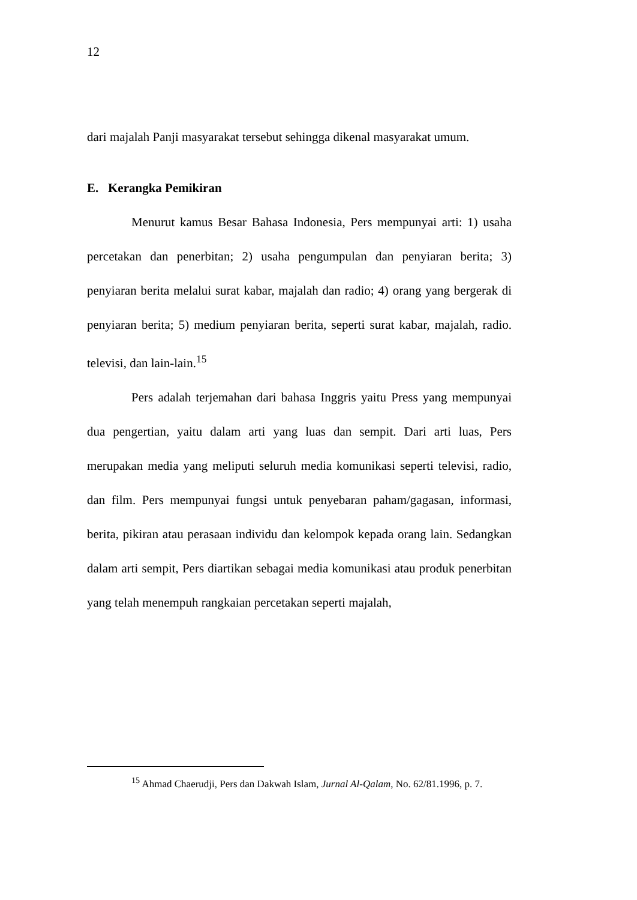12
dari majalah Panji masyarakat tersebut sehingga dikenal masyarakat umum.
E. Kerangka Pemikiran
Menurut kamus Besar Bahasa Indonesia, Pers mempunyai arti: 1) usaha percetakan dan penerbitan; 2) usaha pengumpulan dan penyiaran berita; 3) penyiaran berita melalui surat kabar, majalah dan radio; 4) orang yang bergerak di penyiaran berita; 5) medium penyiaran berita, seperti surat kabar, majalah, radio. televisi, dan lain-lain.<sup>15</sup>
Pers adalah terjemahan dari bahasa Inggris yaitu Press yang mempunyai dua pengertian, yaitu dalam arti yang luas dan sempit. Dari arti luas, Pers merupakan media yang meliputi seluruh media komunikasi seperti televisi, radio, dan film. Pers mempunyai fungsi untuk penyebaran paham/gagasan, informasi, berita, pikiran atau perasaan individu dan kelompok kepada orang lain. Sedangkan dalam arti sempit, Pers diartikan sebagai media komunikasi atau produk penerbitan yang telah menempuh rangkaian percetakan seperti majalah,
<sup>15</sup> Ahmad Chaerudji, Pers dan Dakwah Islam, Jurnal Al-Qalam, No. 62/81.1996, p. 7.